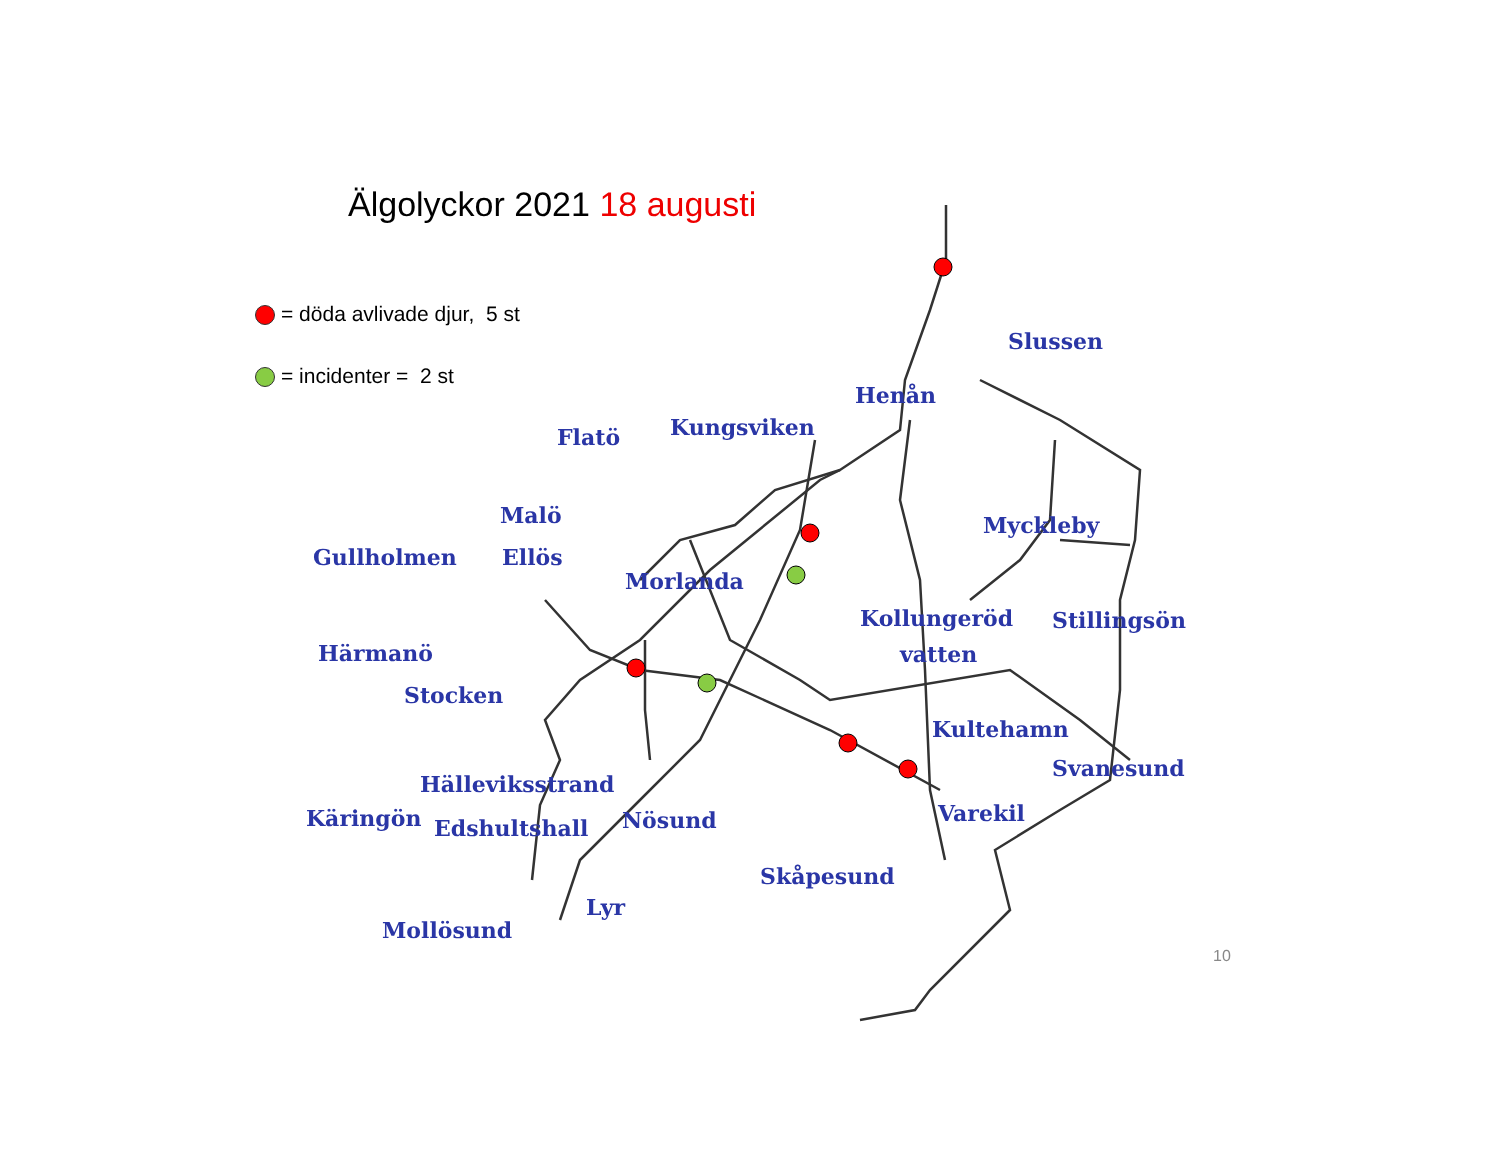Älgolyckor 2021 18 augusti
= döda avlivade djur, 5 st
= incidenter = 2 st
Slussen
Henån
Kungsviken
Flatö
Malö
Myckleby
Gullholmen
Ellös
Morlanda
Kollungeröd
Stillingsön
vatten
Härmanö
Stocken
Kultehamn
Svanesund
Hälleviksstrand
Käringön
Edshultshall
Nösund
Varekil
Skåpesund
Lyr
Mollösund
10